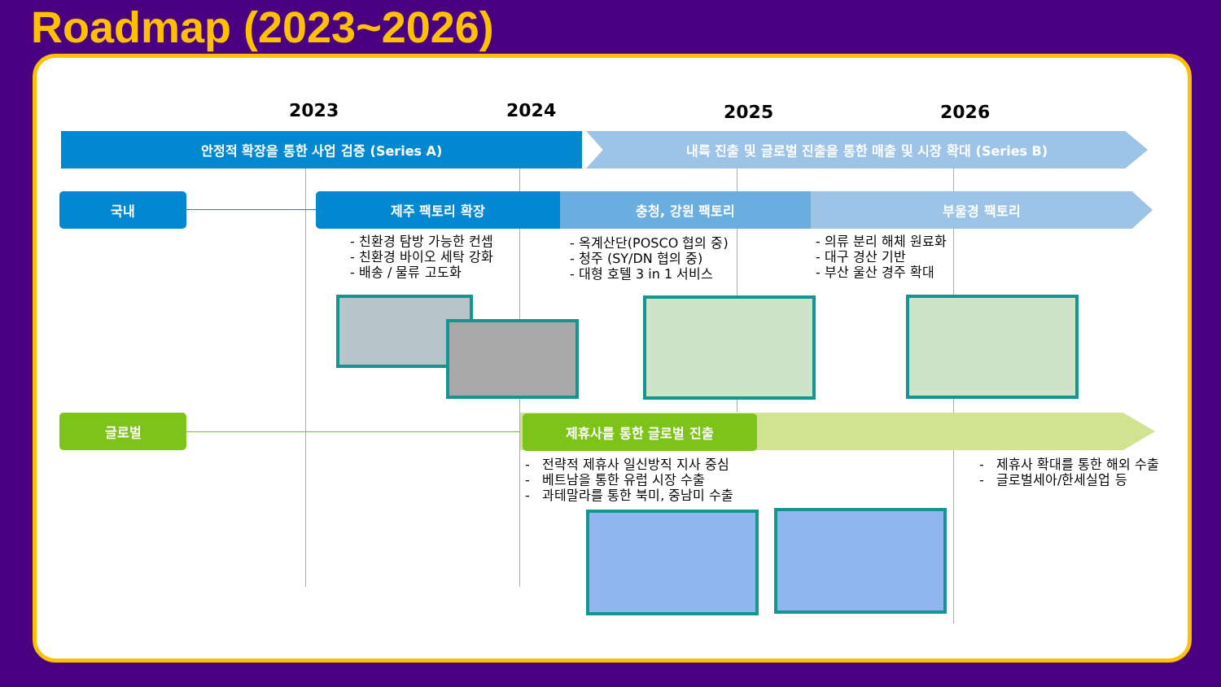Roadmap (2023~2026)
2023 2024 2025 2026
안정적 확장을 통한 사업 검증 (Series A) 내륙 진출 및 글로벌 진출을 통한 매출 및 시장 확대 (Series B)
국내 제주 팩토리 확장 충청, 강원 팩토리 부울경 팩토리
- 친환경 탐방 가능한 컨셉
- 친환경 바이오 세탁 강화
- 배송 / 물류 고도화
- 옥계산단(POSCO 협의 중)
- 청주 (SY/DN 협의 중)
- 대형 호텔 3 in 1 서비스
- 의류 분리 해체 원료화
- 대구 경산 기반
- 부산 울산 경주 확대
글로벌 제휴사를 통한 글로벌 진출
- 전략적 제휴사 일신방직 지사 중심
- 베트남을 통한 유럽 시장 수출
- 과테말라를 통한 북미, 중남미 수출
- 제휴사 확대를 통한 해외 수출
- 글로벌세아/한세실업 등